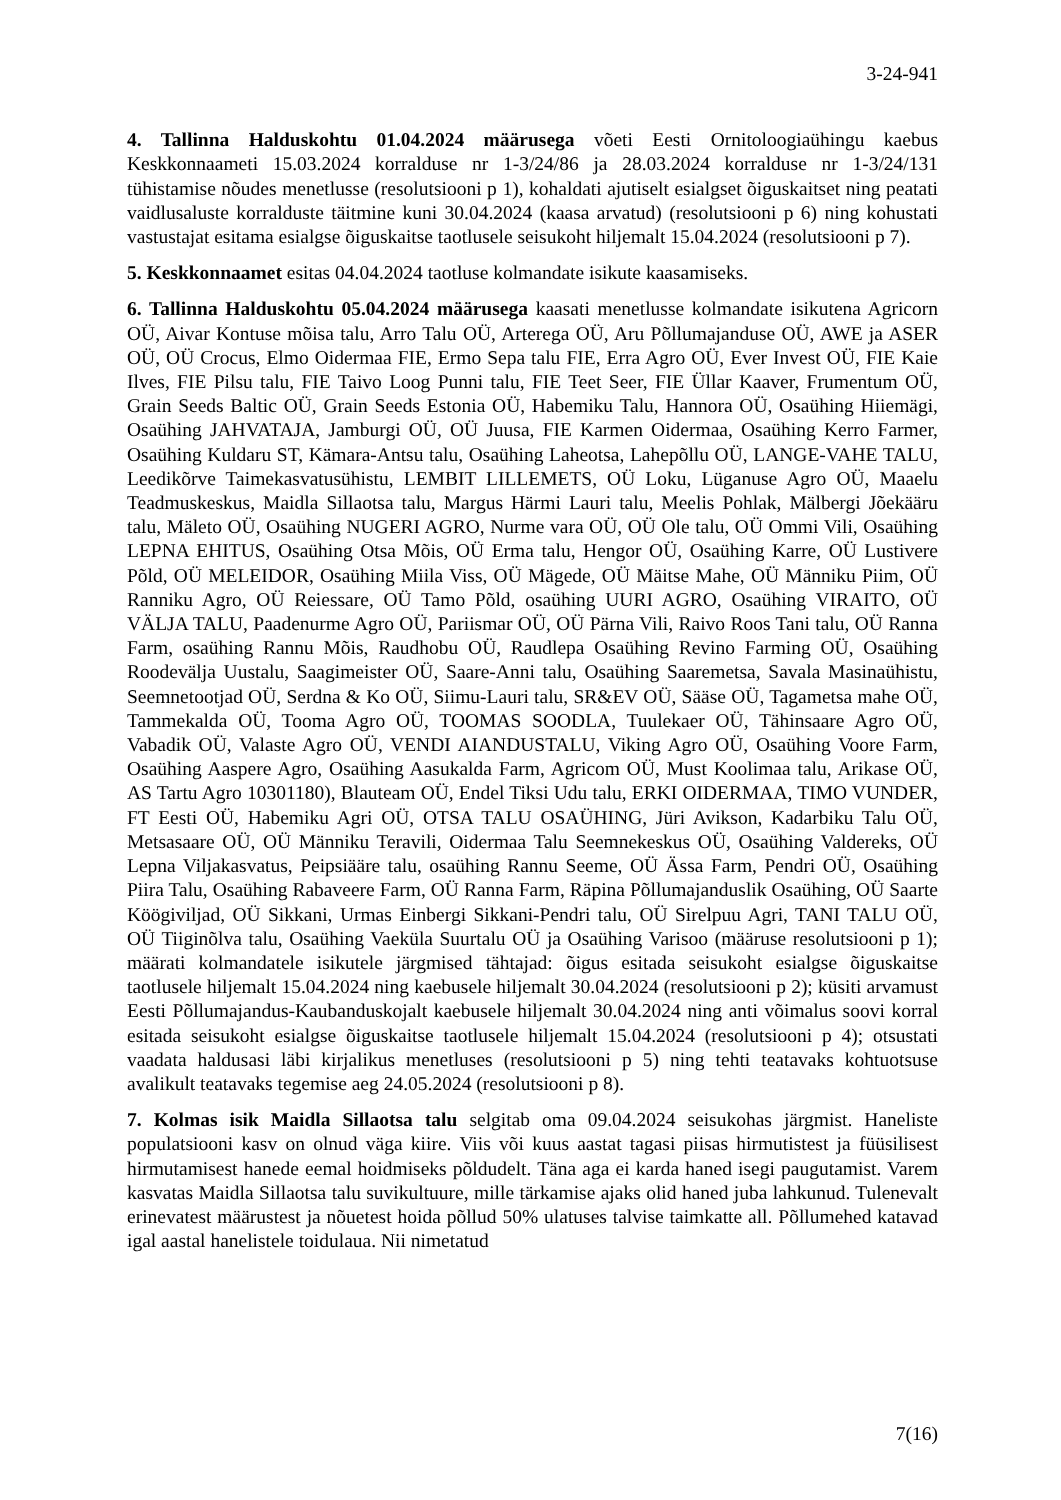3-24-941
4. Tallinna Halduskohtu 01.04.2024 määrusega võeti Eesti Ornitoloogiaühingu kaebus Keskkonnaameti 15.03.2024 korralduse nr 1-3/24/86 ja 28.03.2024 korralduse nr 1-3/24/131 tühistamise nõudes menetlusse (resolutsiooni p 1), kohaldati ajutiselt esialgset õiguskaitset ning peatati vaidlusaluste korralduste täitmine kuni 30.04.2024 (kaasa arvatud) (resolutsiooni p 6) ning kohustati vastustajat esitama esialgse õiguskaitse taotlusele seisukoht hiljemalt 15.04.2024 (resolutsiooni p 7).
5. Keskkonnaamet esitas 04.04.2024 taotluse kolmandate isikute kaasamiseks.
6. Tallinna Halduskohtu 05.04.2024 määrusega kaasati menetlusse kolmandate isikutena Agricorn OÜ, Aivar Kontuse mõisa talu, Arro Talu OÜ, Arterega OÜ, Aru Põllumajanduse OÜ, AWE ja ASER OÜ, OÜ Crocus, Elmo Oidermaa FIE, Ermo Sepa talu FIE, Erra Agro OÜ, Ever Invest OÜ, FIE Kaie Ilves, FIE Pilsu talu, FIE Taivo Loog Punni talu, FIE Teet Seer, FIE Üllar Kaaver, Frumentum OÜ, Grain Seeds Baltic OÜ, Grain Seeds Estonia OÜ, Habemiku Talu, Hannora OÜ, Osaühing Hiiemägi, Osaühing JAHVATAJA, Jamburgi OÜ, OÜ Juusa, FIE Karmen Oidermaa, Osaühing Kerro Farmer, Osaühing Kuldaru ST, Kämara-Antsu talu, Osaühing Laheotsa, Lahepõllu OÜ, LANGE-VAHE TALU, Leedikõrve Taimekasvatusühistu, LEMBIT LILLEMETS, OÜ Loku, Lüganuse Agro OÜ, Maaelu Teadmuskeskus, Maidla Sillaotsa talu, Margus Härmi Lauri talu, Meelis Pohlak, Mälbergi Jõekääru talu, Mäleto OÜ, Osaühing NUGERI AGRO, Nurme vara OÜ, OÜ Ole talu, OÜ Ommi Vili, Osaühing LEPNA EHITUS, Osaühing Otsa Mõis, OÜ Erma talu, Hengor OÜ, Osaühing Karre, OÜ Lustivere Põld, OÜ MELEIDOR, Osaühing Miila Viss, OÜ Mägede, OÜ Mäitse Mahe, OÜ Männiku Piim, OÜ Ranniku Agro, OÜ Reiessare, OÜ Tamo Põld, osaühing UURI AGRO, Osaühing VIRAITO, OÜ VÄLJA TALU, Paadenurme Agro OÜ, Pariismar OÜ, OÜ Pärna Vili, Raivo Roos Tani talu, OÜ Ranna Farm, osaühing Rannu Mõis, Raudhobu OÜ, Raudlepa Osaühing Revino Farming OÜ, Osaühing Roodevälja Uustalu, Saagimeister OÜ, Saare-Anni talu, Osaühing Saaremetsa, Savala Masinaühistu, Seemnetootjad OÜ, Serdna & Ko OÜ, Siimu-Lauri talu, SR&EV OÜ, Sääse OÜ, Tagametsa mahe OÜ, Tammekalda OÜ, Tooma Agro OÜ, TOOMAS SOODLA, Tuulekaer OÜ, Tähinsaare Agro OÜ, Vabadik OÜ, Valaste Agro OÜ, VENDI AIANDUSTALU, Viking Agro OÜ, Osaühing Voore Farm, Osaühing Aaspere Agro, Osaühing Aasukalda Farm, Agricom OÜ, Must Koolimaa talu, Arikase OÜ, AS Tartu Agro 10301180), Blauteam OÜ, Endel Tiksi Udu talu, ERKI OIDERMAA, TIMO VUNDER, FT Eesti OÜ, Habemiku Agri OÜ, OTSA TALU OSAÜHING, Jüri Avikson, Kadarbiku Talu OÜ, Metsasaare OÜ, OÜ Männiku Teravili, Oidermaa Talu Seemnekeskus OÜ, Osaühing Valdereks, OÜ Lepna Viljakasvatus, Peipsiääre talu, osaühing Rannu Seeme, OÜ Ässa Farm, Pendri OÜ, Osaühing Piira Talu, Osaühing Rabaveere Farm, OÜ Ranna Farm, Räpina Põllumajanduslik Osaühing, OÜ Saarte Köögiviljad, OÜ Sikkani, Urmas Einbergi Sikkani-Pendri talu, OÜ Sirelpuu Agri, TANI TALU OÜ, OÜ Tiiginõlva talu, Osaühing Vaeküla Suurtalu OÜ ja Osaühing Varisoo (määruse resolutsiooni p 1); määrati kolmandatele isikutele järgmised tähtajad: õigus esitada seisukoht esialgse õiguskaitse taotlusele hiljemalt 15.04.2024 ning kaebusele hiljemalt 30.04.2024 (resolutsiooni p 2); küsiti arvamust Eesti Põllumajandus-Kaubanduskojalt kaebusele hiljemalt 30.04.2024 ning anti võimalus soovi korral esitada seisukoht esialgse õiguskaitse taotlusele hiljemalt 15.04.2024 (resolutsiooni p 4); otsustati vaadata haldusasi läbi kirjalikus menetluses (resolutsiooni p 5) ning tehti teatavaks kohtuotsuse avalikult teatavaks tegemise aeg 24.05.2024 (resolutsiooni p 8).
7. Kolmas isik Maidla Sillaotsa talu selgitab oma 09.04.2024 seisukohas järgmist. Haneliste populatsiooni kasv on olnud väga kiire. Viis või kuus aastat tagasi piisas hirmutistest ja füüsilisest hirmutamisest hanede eemal hoidmiseks põldudelt. Täna aga ei karda haned isegi paugutamist. Varem kasvatas Maidla Sillaotsa talu suvikultuure, mille tärkamise ajaks olid haned juba lahkunud. Tulenevalt erinevatest määrustest ja nõuetest hoida põllud 50% ulatuses talvise taimkatte all. Põllumehed katavad igal aastal hanelistele toidulaua. Nii nimetatud
7(16)